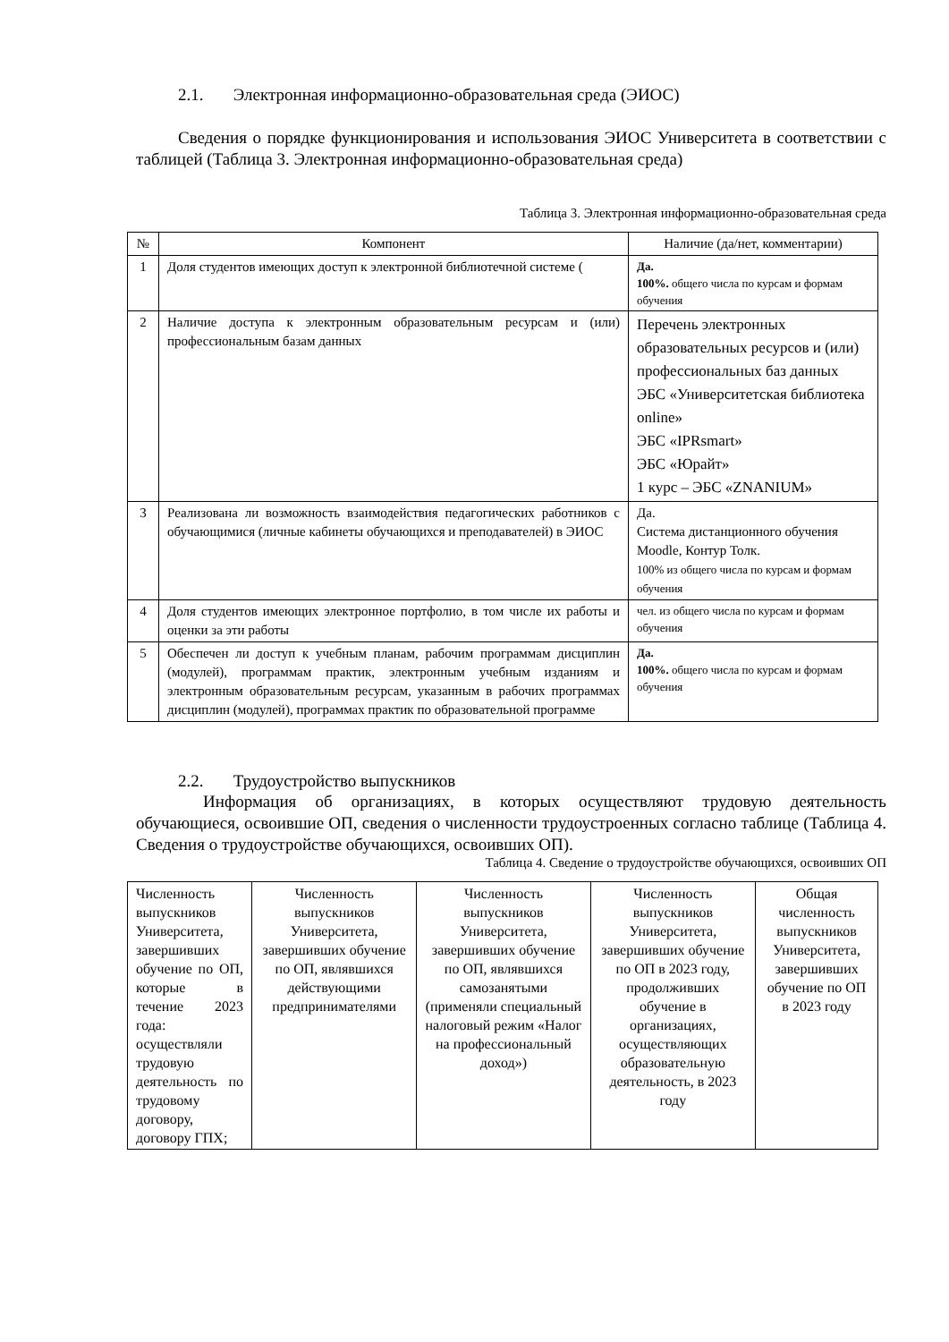2.1. Электронная информационно-образовательная среда (ЭИОС)
Сведения о порядке функционирования и использования ЭИОС Университета в соответствии с таблицей (Таблица 3. Электронная информационно-образовательная среда)
Таблица 3. Электронная информационно-образовательная среда
| № | Компонент | Наличие (да/нет, комментарии) |
| --- | --- | --- |
| 1 | Доля студентов имеющих доступ к электронной библиотечной системе ( | Да. 100%. общего числа по курсам и формам обучения |
| 2 | Наличие доступа к электронным образовательным ресурсам и (или) профессиональным базам данных | Перечень электронных образовательных ресурсов и (или) профессиональных баз данных ЭБС «Университетская библиотека online» ЭБС «IPRsmart» ЭБС «Юрайт» 1 курс – ЭБС «ZNANIUM» |
| 3 | Реализована ли возможность взаимодействия педагогических работников с обучающимися (личные кабинеты обучающихся и преподавателей) в ЭИОС | Да. Система дистанционного обучения Moodle, Контур Толк. 100% из общего числа по курсам и формам обучения |
| 4 | Доля студентов имеющих электронное портфолио, в том числе их работы и оценки за эти работы | чел. из общего числа по курсам и формам обучения |
| 5 | Обеспечен ли доступ к учебным планам, рабочим программам дисциплин (модулей), программам практик, электронным учебным изданиям и электронным образовательным ресурсам, указанным в рабочих программах дисциплин (модулей), программах практик по образовательной программе | Да. 100%. общего числа по курсам и формам обучения |
2.2. Трудоустройство выпускников
Информация об организациях, в которых осуществляют трудовую деятельность обучающиеся, освоившие ОП, сведения о численности трудоустроенных согласно таблице (Таблица 4. Сведения о трудоустройстве обучающихся, освоивших ОП).
Таблица 4. Сведение о трудоустройстве обучающихся, освоивших ОП
| Численность выпускников Университета, завершивших обучение по ОП, которые в течение 2023 года: осуществляли трудовую деятельность по трудовому договору, договору ГПХ; | Численность выпускников Университета, завершивших обучение по ОП, являвшихся действующими предпринимателями | Численность выпускников Университета, завершивших обучение по ОП, являвшихся самозанятыми (применяли специальный налоговый режим «Налог на профессиональный доход») | Численность выпускников Университета, завершивших обучение по ОП в 2023 году, продолживших обучение в организациях, осуществляющих образовательную деятельность, в 2023 году | Общая численность выпускников Университета, завершивших обучение по ОП в 2023 году |